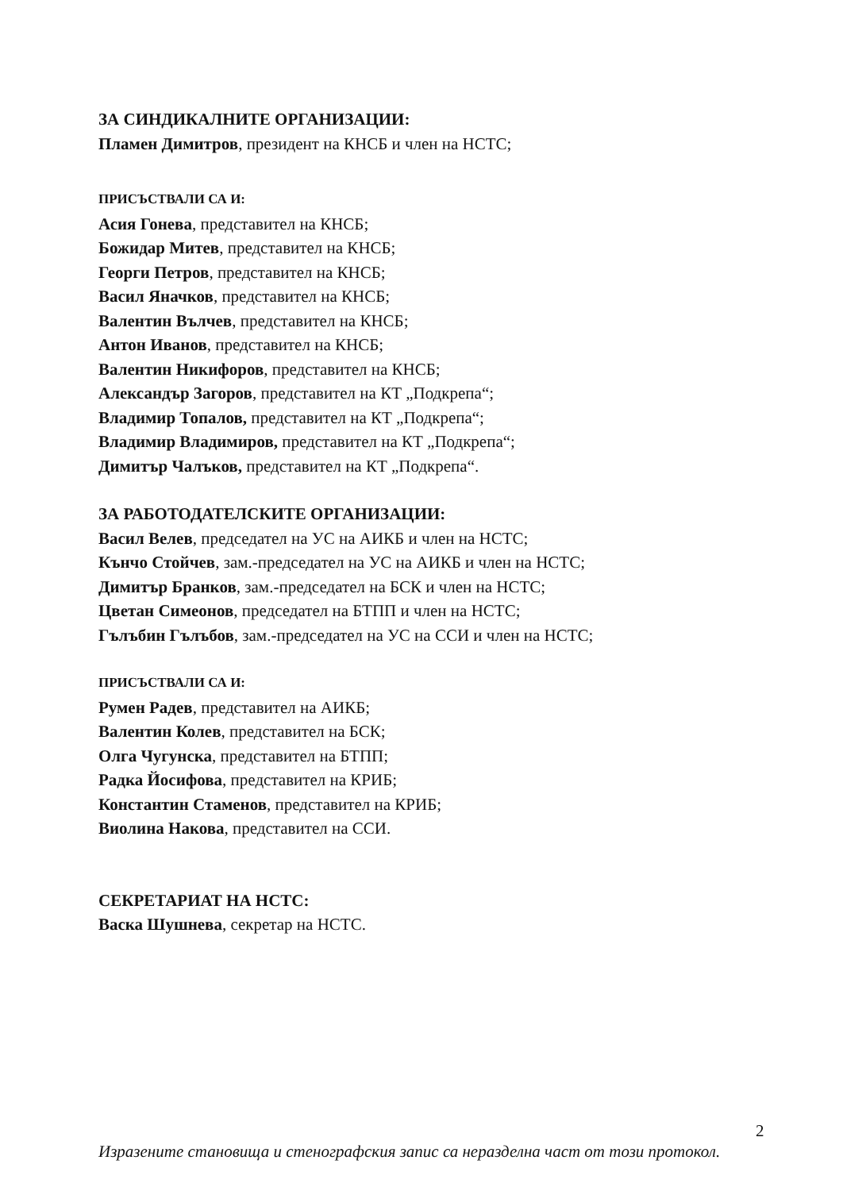ЗА СИНДИКАЛНИТЕ ОРГАНИЗАЦИИ:
Пламен Димитров, президент на КНСБ и член на НСТС;
ПРИСЪСТВАЛИ СА И:
Асия Гонева, представител на КНСБ;
Божидар Митев, представител на КНСБ;
Георги Петров, представител на КНСБ;
Васил Яначков, представител на КНСБ;
Валентин Вълчев, представител на КНСБ;
Антон Иванов, представител на КНСБ;
Валентин Никифоров, представител на КНСБ;
Александър Загоров, представител на КТ „Подкрепа“;
Владимир Топалов, представител на КТ „Подкрепа“;
Владимир Владимиров, представител на КТ „Подкрепа“;
Димитър Чалъков, представител на КТ „Подкрепа“.
ЗА РАБОТОДАТЕЛСКИТЕ ОРГАНИЗАЦИИ:
Васил Велев, председател на УС на АИКБ и член на НСТС;
Кънчо Стойчев, зам.-председател на УС на АИКБ и член на НСТС;
Димитър Бранков, зам.-председател на БСК и член на НСТС;
Цветан Симеонов, председател на БТПП и член на НСТС;
Гълъбин Гълъбов, зам.-председател на УС на ССИ и член на НСТС;
ПРИСЪСТВАЛИ СА И:
Румен Радев, представител на АИКБ;
Валентин Колев, представител на БСК;
Олга Чугунска, представител на БТПП;
Радка Йосифова, представител на КРИБ;
Константин Стаменов, представител на КРИБ;
Виолина Накова, представител на ССИ.
СЕКРЕТАРИАТ НА НСТС:
Васка Шушнева, секретар на НСТС.
2
Изразените становища и стенографския запис са неразделна част от този протокол.